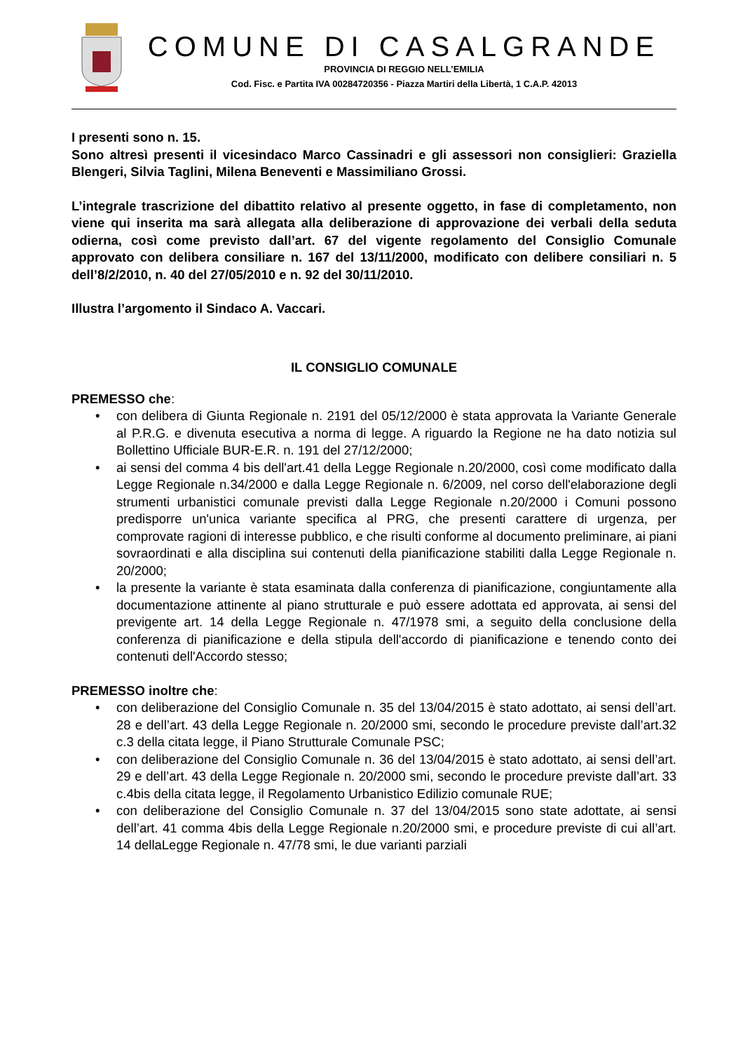COMUNE DI CASALGRANDE
PROVINCIA DI REGGIO NELL’EMILIA
Cod. Fisc. e Partita IVA 00284720356 - Piazza Martiri della Libertà, 1 C.A.P. 42013
I presenti sono n. 15.
Sono altresì presenti il vicesindaco Marco Cassinadri e gli assessori non consiglieri: Graziella Blengeri, Silvia Taglini, Milena Beneventi e Massimiliano Grossi.
L’integrale trascrizione del dibattito relativo al presente oggetto, in fase di completamento, non viene qui inserita ma sarà allegata alla deliberazione di approvazione dei verbali della seduta odierna, così come previsto dall’art. 67 del vigente regolamento del Consiglio Comunale approvato con delibera consiliare n. 167 del 13/11/2000, modificato con delibere consiliari n. 5 dell’8/2/2010, n. 40 del 27/05/2010 e n. 92 del 30/11/2010.
Illustra l’argomento il Sindaco A. Vaccari.
IL CONSIGLIO COMUNALE
PREMESSO che:
• con delibera di Giunta Regionale n. 2191 del 05/12/2000 è stata approvata la Variante Generale al P.R.G. e divenuta esecutiva a norma di legge. A riguardo la Regione ne ha dato notizia sul Bollettino Ufficiale BUR-E.R. n. 191 del 27/12/2000;
• ai sensi del comma 4 bis dell'art.41 della Legge Regionale n.20/2000, così come modificato dalla Legge Regionale n.34/2000 e dalla Legge Regionale n. 6/2009, nel corso dell'elaborazione degli strumenti urbanistici comunale previsti dalla Legge Regionale n.20/2000 i Comuni possono predisporre un'unica variante specifica al PRG, che presenti carattere di urgenza, per comprovate ragioni di interesse pubblico, e che risulti conforme al documento preliminare, ai piani sovraordinati e alla disciplina sui contenuti della pianificazione stabiliti dalla Legge Regionale n. 20/2000;
• la presente la variante è stata esaminata dalla conferenza di pianificazione, congiuntamente alla documentazione attinente al piano strutturale e può essere adottata ed approvata, ai sensi del previgente art. 14 della Legge Regionale n. 47/1978 smi, a seguito della conclusione della conferenza di pianificazione e della stipula dell'accordo di pianificazione e tenendo conto dei contenuti dell'Accordo stesso;
PREMESSO inoltre che:
• con deliberazione del Consiglio Comunale n. 35 del 13/04/2015 è stato adottato, ai sensi dell’art. 28 e dell’art. 43 della Legge Regionale n. 20/2000 smi, secondo le procedure previste dall’art.32 c.3 della citata legge, il Piano Strutturale Comunale PSC;
• con deliberazione del Consiglio Comunale n. 36 del 13/04/2015 è stato adottato, ai sensi dell’art. 29 e dell’art. 43 della Legge Regionale n. 20/2000 smi, secondo le procedure previste dall’art. 33 c.4bis della citata legge, il Regolamento Urbanistico Edilizio comunale RUE;
• con deliberazione del Consiglio Comunale n. 37 del 13/04/2015 sono state adottate, ai sensi dell’art. 41 comma 4bis della Legge Regionale n.20/2000 smi, e procedure previste di cui all’art. 14 dellaLegge Regionale n. 47/78 smi, le due varianti parziali